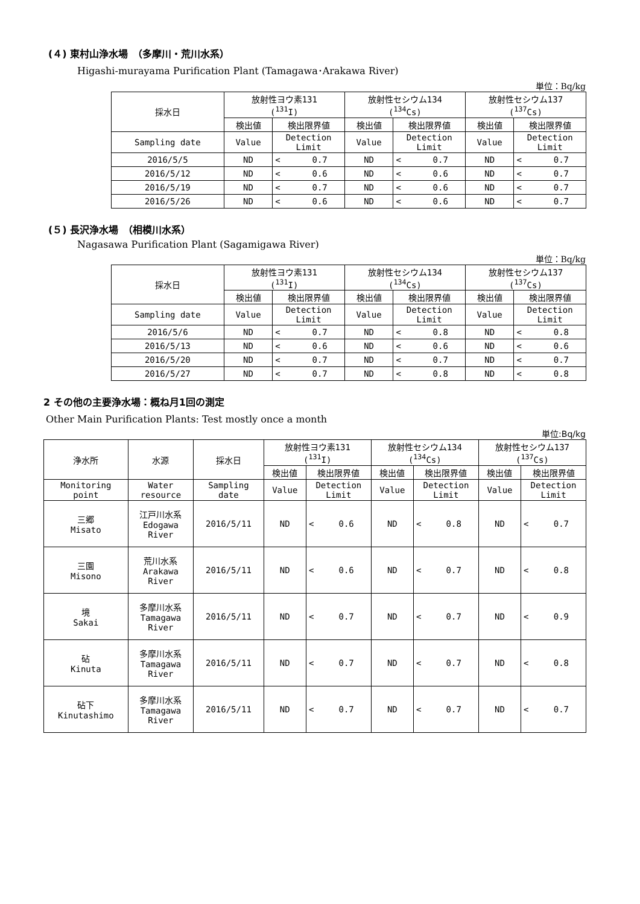(４) 東村山浄水場　（多摩川・荒川水系）
Higashi-murayama Purification Plant (Tamagawa･Arakawa River)
単位：Bq/kg
| 採水日 | 放射性ヨウ素131 (<sup>131</sup>I) | | | 放射性セシウム134 (<sup>134</sup>Cs) | | | 放射性セシウム137 (<sup>137</sup>Cs) | | |
| --- | --- | --- | --- | --- | --- | --- | --- | --- | --- |
| | 検出値 | 検出限界値 | | 検出値 | 検出限界値 | | 検出値 | 検出限界値 | |
| Sampling date | Value | Detection Limit | | Value | Detection Limit | | Value | Detection Limit | |
| 2016/5/5 | ND | < | 0.7 | ND | < | 0.7 | ND | < | 0.7 |
| 2016/5/12 | ND | < | 0.6 | ND | < | 0.6 | ND | < | 0.7 |
| 2016/5/19 | ND | < | 0.7 | ND | < | 0.6 | ND | < | 0.7 |
| 2016/5/26 | ND | < | 0.6 | ND | < | 0.6 | ND | < | 0.7 |
(５) 長沢浄水場　（相模川水系）
Nagasawa Purification Plant (Sagamigawa River)
単位：Bq/kg
| 採水日 | 放射性ヨウ素131 (<sup>131</sup>I) | | | 放射性セシウム134 (<sup>134</sup>Cs) | | | 放射性セシウム137 (<sup>137</sup>Cs) | | |
| --- | --- | --- | --- | --- | --- | --- | --- | --- | --- |
| | 検出値 | 検出限界値 | | 検出値 | 検出限界値 | | 検出値 | 検出限界値 | |
| Sampling date | Value | Detection Limit | | Value | Detection Limit | | Value | Detection Limit | |
| 2016/5/6 | ND | < | 0.7 | ND | < | 0.8 | ND | < | 0.8 |
| 2016/5/13 | ND | < | 0.6 | ND | < | 0.6 | ND | < | 0.6 |
| 2016/5/20 | ND | < | 0.7 | ND | < | 0.7 | ND | < | 0.7 |
| 2016/5/27 | ND | < | 0.7 | ND | < | 0.8 | ND | < | 0.8 |
2 その他の主要浄水場：概ね月1回の測定
Other Main Purification Plants: Test mostly once a month
単位:Bq/kg
| 浄水所 | 水源 | 採水日 | 放射性ヨウ素131 (<sup>131</sup>I) | | | 放射性セシウム134 (<sup>134</sup>Cs) | | | 放射性セシウム137 (<sup>137</sup>Cs) | | |
| --- | --- | --- | --- | --- | --- | --- | --- | --- | --- | --- | --- |
| | | | 検出値 | 検出限界値 | | 検出値 | 検出限界値 | | 検出値 | 検出限界値 | |
| Monitoring point | Water resource | Sampling date | Value | Detection Limit | | Value | Detection Limit | | Value | Detection Limit | |
| 三郷 Misato | 江戸川水系 Edogawa River | 2016/5/11 | ND | < | 0.6 | ND | < | 0.8 | ND | < | 0.7 |
| 三園 Misono | 荒川水系 Arakawa River | 2016/5/11 | ND | < | 0.6 | ND | < | 0.7 | ND | < | 0.8 |
| 境 Sakai | 多摩川水系 Tamagawa River | 2016/5/11 | ND | < | 0.7 | ND | < | 0.7 | ND | < | 0.9 |
| 砧 Kinuta | 多摩川水系 Tamagawa River | 2016/5/11 | ND | < | 0.7 | ND | < | 0.7 | ND | < | 0.8 |
| 砧下 Kinutashimo | 多摩川水系 Tamagawa River | 2016/5/11 | ND | < | 0.7 | ND | < | 0.7 | ND | < | 0.7 |